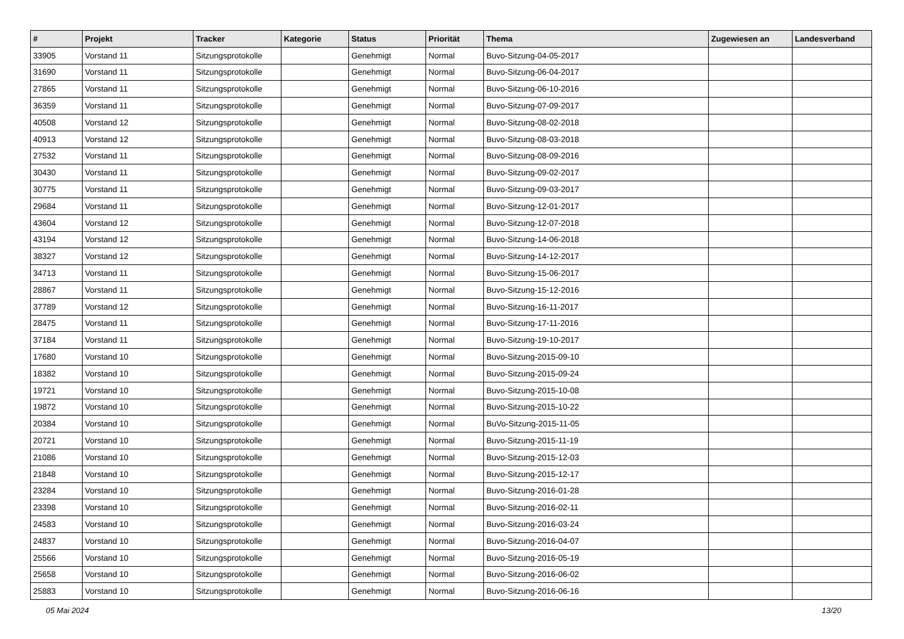| # | Projekt | Tracker | Kategorie | Status | Priorität | Thema | Zugewiesen an | Landesverband |
| --- | --- | --- | --- | --- | --- | --- | --- | --- |
| 33905 | Vorstand 11 | Sitzungsprotokolle | | Genehmigt | Normal | Buvo-Sitzung-04-05-2017 | | |
| 31690 | Vorstand 11 | Sitzungsprotokolle | | Genehmigt | Normal | Buvo-Sitzung-06-04-2017 | | |
| 27865 | Vorstand 11 | Sitzungsprotokolle | | Genehmigt | Normal | Buvo-Sitzung-06-10-2016 | | |
| 36359 | Vorstand 11 | Sitzungsprotokolle | | Genehmigt | Normal | Buvo-Sitzung-07-09-2017 | | |
| 40508 | Vorstand 12 | Sitzungsprotokolle | | Genehmigt | Normal | Buvo-Sitzung-08-02-2018 | | |
| 40913 | Vorstand 12 | Sitzungsprotokolle | | Genehmigt | Normal | Buvo-Sitzung-08-03-2018 | | |
| 27532 | Vorstand 11 | Sitzungsprotokolle | | Genehmigt | Normal | Buvo-Sitzung-08-09-2016 | | |
| 30430 | Vorstand 11 | Sitzungsprotokolle | | Genehmigt | Normal | Buvo-Sitzung-09-02-2017 | | |
| 30775 | Vorstand 11 | Sitzungsprotokolle | | Genehmigt | Normal | Buvo-Sitzung-09-03-2017 | | |
| 29684 | Vorstand 11 | Sitzungsprotokolle | | Genehmigt | Normal | Buvo-Sitzung-12-01-2017 | | |
| 43604 | Vorstand 12 | Sitzungsprotokolle | | Genehmigt | Normal | Buvo-Sitzung-12-07-2018 | | |
| 43194 | Vorstand 12 | Sitzungsprotokolle | | Genehmigt | Normal | Buvo-Sitzung-14-06-2018 | | |
| 38327 | Vorstand 12 | Sitzungsprotokolle | | Genehmigt | Normal | Buvo-Sitzung-14-12-2017 | | |
| 34713 | Vorstand 11 | Sitzungsprotokolle | | Genehmigt | Normal | Buvo-Sitzung-15-06-2017 | | |
| 28867 | Vorstand 11 | Sitzungsprotokolle | | Genehmigt | Normal | Buvo-Sitzung-15-12-2016 | | |
| 37789 | Vorstand 12 | Sitzungsprotokolle | | Genehmigt | Normal | Buvo-Sitzung-16-11-2017 | | |
| 28475 | Vorstand 11 | Sitzungsprotokolle | | Genehmigt | Normal | Buvo-Sitzung-17-11-2016 | | |
| 37184 | Vorstand 11 | Sitzungsprotokolle | | Genehmigt | Normal | Buvo-Sitzung-19-10-2017 | | |
| 17680 | Vorstand 10 | Sitzungsprotokolle | | Genehmigt | Normal | Buvo-Sitzung-2015-09-10 | | |
| 18382 | Vorstand 10 | Sitzungsprotokolle | | Genehmigt | Normal | Buvo-Sitzung-2015-09-24 | | |
| 19721 | Vorstand 10 | Sitzungsprotokolle | | Genehmigt | Normal | Buvo-Sitzung-2015-10-08 | | |
| 19872 | Vorstand 10 | Sitzungsprotokolle | | Genehmigt | Normal | Buvo-Sitzung-2015-10-22 | | |
| 20384 | Vorstand 10 | Sitzungsprotokolle | | Genehmigt | Normal | BuVo-Sitzung-2015-11-05 | | |
| 20721 | Vorstand 10 | Sitzungsprotokolle | | Genehmigt | Normal | Buvo-Sitzung-2015-11-19 | | |
| 21086 | Vorstand 10 | Sitzungsprotokolle | | Genehmigt | Normal | Buvo-Sitzung-2015-12-03 | | |
| 21848 | Vorstand 10 | Sitzungsprotokolle | | Genehmigt | Normal | Buvo-Sitzung-2015-12-17 | | |
| 23284 | Vorstand 10 | Sitzungsprotokolle | | Genehmigt | Normal | Buvo-Sitzung-2016-01-28 | | |
| 23398 | Vorstand 10 | Sitzungsprotokolle | | Genehmigt | Normal | Buvo-Sitzung-2016-02-11 | | |
| 24583 | Vorstand 10 | Sitzungsprotokolle | | Genehmigt | Normal | Buvo-Sitzung-2016-03-24 | | |
| 24837 | Vorstand 10 | Sitzungsprotokolle | | Genehmigt | Normal | Buvo-Sitzung-2016-04-07 | | |
| 25566 | Vorstand 10 | Sitzungsprotokolle | | Genehmigt | Normal | Buvo-Sitzung-2016-05-19 | | |
| 25658 | Vorstand 10 | Sitzungsprotokolle | | Genehmigt | Normal | Buvo-Sitzung-2016-06-02 | | |
| 25883 | Vorstand 10 | Sitzungsprotokolle | | Genehmigt | Normal | Buvo-Sitzung-2016-06-16 | | |
05 Mai 2024 13/20